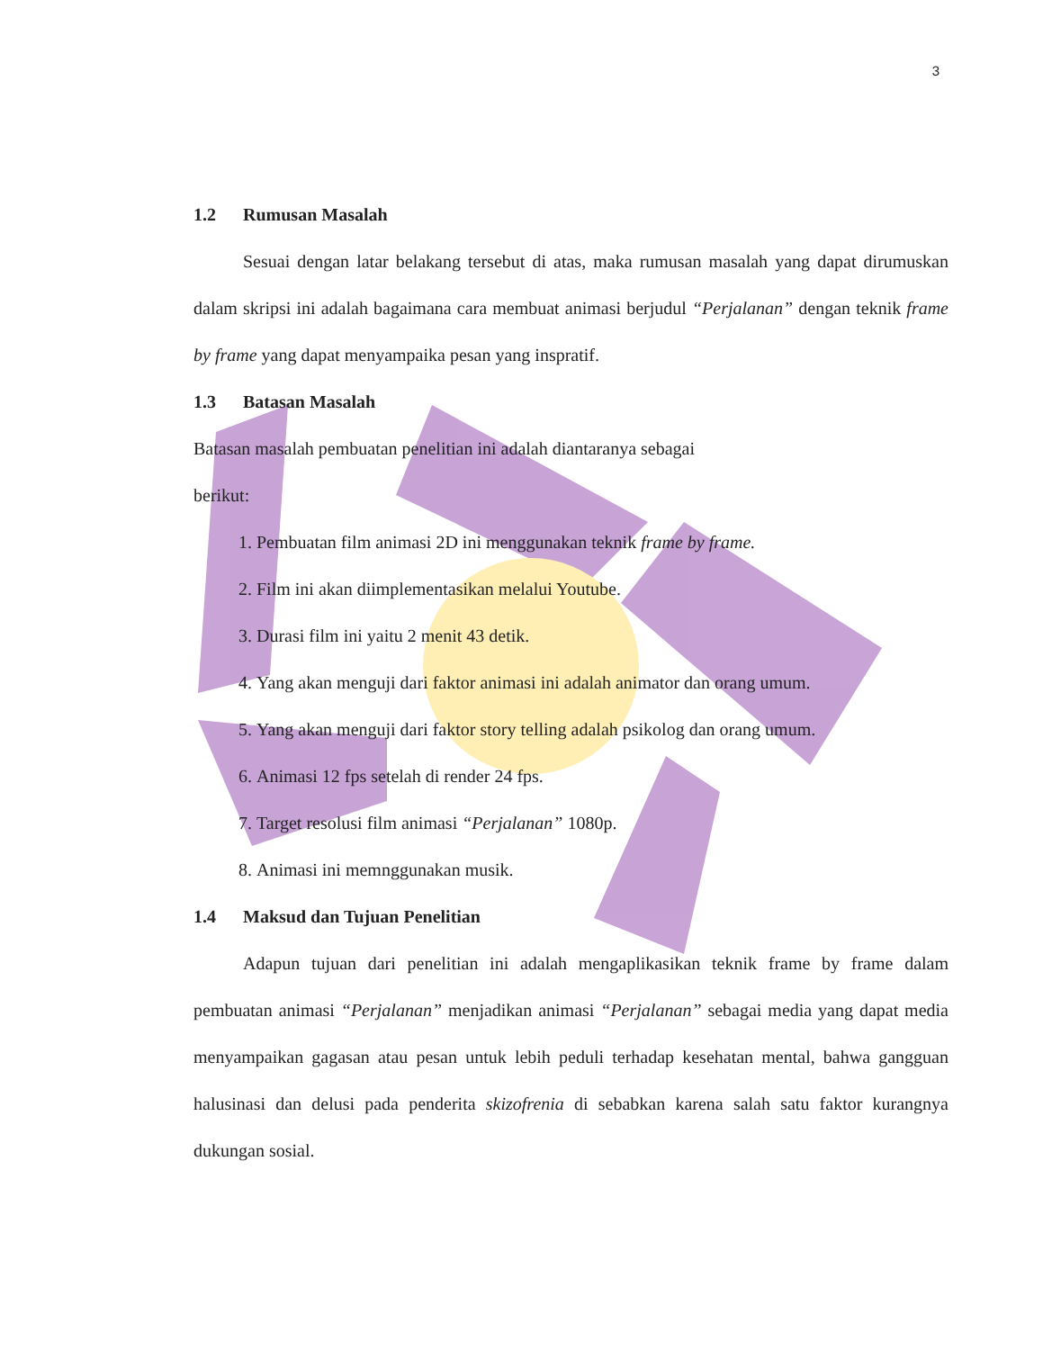3
1.2 Rumusan Masalah
Sesuai dengan latar belakang tersebut di atas, maka rumusan masalah yang dapat dirumuskan dalam skripsi ini adalah bagaimana cara membuat animasi berjudul “Perjalanan” dengan teknik frame by frame yang dapat menyampaika pesan yang inspratif.
1.3 Batasan Masalah
Batasan masalah pembuatan penelitian ini adalah diantaranya sebagai
berikut:
1. Pembuatan film animasi 2D ini menggunakan teknik frame by frame.
2. Film ini akan diimplementasikan melalui Youtube.
3. Durasi film ini yaitu 2 menit 43 detik.
4. Yang akan menguji dari faktor animasi ini adalah animator dan orang umum.
5. Yang akan menguji dari faktor story telling adalah psikolog dan orang umum.
6. Animasi 12 fps setelah di render 24 fps.
7. Target resolusi film animasi “Perjalanan” 1080p.
8. Animasi ini memnggunakan musik.
1.4 Maksud dan Tujuan Penelitian
Adapun tujuan dari penelitian ini adalah mengaplikasikan teknik frame by frame dalam pembuatan animasi “Perjalanan” menjadikan animasi “Perjalanan” sebagai media yang dapat media menyampaikan gagasan atau pesan untuk lebih peduli terhadap kesehatan mental, bahwa gangguan halusinasi dan delusi pada penderita skizofrenia di sebabkan karena salah satu faktor kurangnya dukungan sosial.